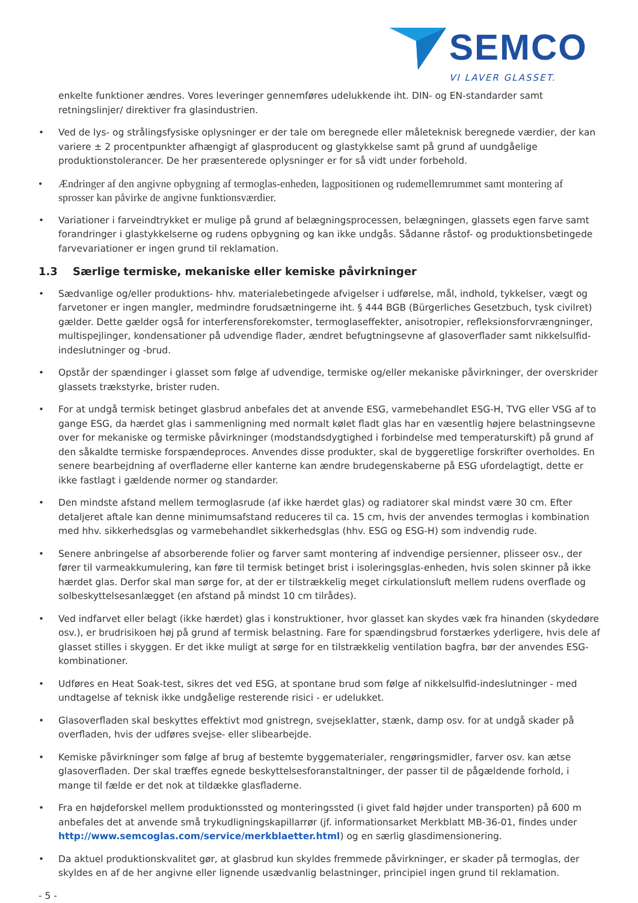SEMCO
VI LAVER GLASSET.
enkelte funktioner ændres. Vores leveringer gennemføres udelukkende iht. DIN- og EN-standarder samt retningslinjer/ direktiver fra glasindustrien.
• Ved de lys- og strålingsfysiske oplysninger er der tale om beregnede eller måleteknisk beregnede værdier, der kan variere ± 2 procentpunkter afhængigt af glasproducent og glastykkelse samt på grund af uundgåelige produktionstolerancer. De her præsenterede oplysninger er for så vidt under forbehold.
• Ændringer af den angivne opbygning af termoglas-enheden, lagpositionen og rudemellemrummet samt montering af sprosser kan påvirke de angivne funktionsværdier.
• Variationer i farveindtrykket er mulige på grund af belægningsprocessen, belægningen, glassets egen farve samt forandringer i glastykkelserne og rudens opbygning og kan ikke undgås. Sådanne råstof- og produktionsbetingede farvevariationer er ingen grund til reklamation.
1.3 Særlige termiske, mekaniske eller kemiske påvirkninger
• Sædvanlige og/eller produktions- hhv. materialebetingede afvigelser i udførelse, mål, indhold, tykkelser, vægt og farvetoner er ingen mangler, medmindre forudsætningerne iht. § 444 BGB (Bürgerliches Gesetzbuch, tysk civilret) gælder. Dette gælder også for interferensforekomster, termoglaseffekter, anisotropier, refleksionsforvrængninger, multispejlinger, kondensationer på udvendige flader, ændret befugtningsevne af glasoverflader samt nikkelsulfid-indeslutninger og -brud.
• Opstår der spændinger i glasset som følge af udvendige, termiske og/eller mekaniske påvirkninger, der overskrider glassets trækstyrke, brister ruden.
• For at undgå termisk betinget glasbrud anbefales det at anvende ESG, varmebehandlet ESG-H, TVG eller VSG af to gange ESG, da hærdet glas i sammenligning med normalt kølet fladt glas har en væsentlig højere belastningsevne over for mekaniske og termiske påvirkninger (modstandsdygtighed i forbindelse med temperaturskift) på grund af den såkaldte termiske forspændeproces. Anvendes disse produkter, skal de byggeretlige forskrifter overholdes. En senere bearbejdning af overfladerne eller kanterne kan ændre brudegenskaberne på ESG ufordelagtigt, dette er ikke fastlagt i gældende normer og standarder.
• Den mindste afstand mellem termoglasrude (af ikke hærdet glas) og radiatorer skal mindst være 30 cm. Efter detaljeret aftale kan denne minimumsafstand reduceres til ca. 15 cm, hvis der anvendes termoglas i kombination med hhv. sikkerhedsglas og varmebehandlet sikkerhedsglas (hhv. ESG og ESG-H) som indvendig rude.
• Senere anbringelse af absorberende folier og farver samt montering af indvendige persienner, plisseer osv., der fører til varmeakkumulering, kan føre til termisk betinget brist i isoleringsglas-enheden, hvis solen skinner på ikke hærdet glas. Derfor skal man sørge for, at der er tilstrækkelig meget cirkulationsluft mellem rudens overflade og solbeskyttelsesanlægget (en afstand på mindst 10 cm tilrådes).
• Ved indfarvet eller belagt (ikke hærdet) glas i konstruktioner, hvor glasset kan skydes væk fra hinanden (skydedøre osv.), er brudrisikoen høj på grund af termisk belastning. Fare for spændingsbrud forstærkes yderligere, hvis dele af glasset stilles i skyggen. Er det ikke muligt at sørge for en tilstrækkelig ventilation bagfra, bør der anvendes ESG-kombinationer.
• Udføres en Heat Soak-test, sikres det ved ESG, at spontane brud som følge af nikkelsulfid-indeslutninger - med undtagelse af teknisk ikke undgåelige resterende risici - er udelukket.
• Glasoverfladen skal beskyttes effektivt mod gnistregn, svejseklatter, stænk, damp osv. for at undgå skader på overfladen, hvis der udføres svejse- eller slibearbejde.
• Kemiske påvirkninger som følge af brug af bestemte byggematerialer, rengøringsmidler, farver osv. kan ætse glasoverfladen. Der skal træffes egnede beskyttelsesforanstaltninger, der passer til de pågældende forhold, i mange til fælde er det nok at tildække glasfladerne.
• Fra en højdeforskel mellem produktionssted og monteringssted (i givet fald højder under transporten) på 600 m anbefales det at anvende små trykudligningskapillarrør (jf. informationsarket Merkblatt MB-36-01, findes under http://www.semcoglas.com/service/merkblaetter.html) og en særlig glasdimensionering.
• Da aktuel produktionskvalitet gør, at glasbrud kun skyldes fremmede påvirkninger, er skader på termoglas, der skyldes en af de her angivne eller lignende usædvanlig belastninger, principiel ingen grund til reklamation.
- 5 -